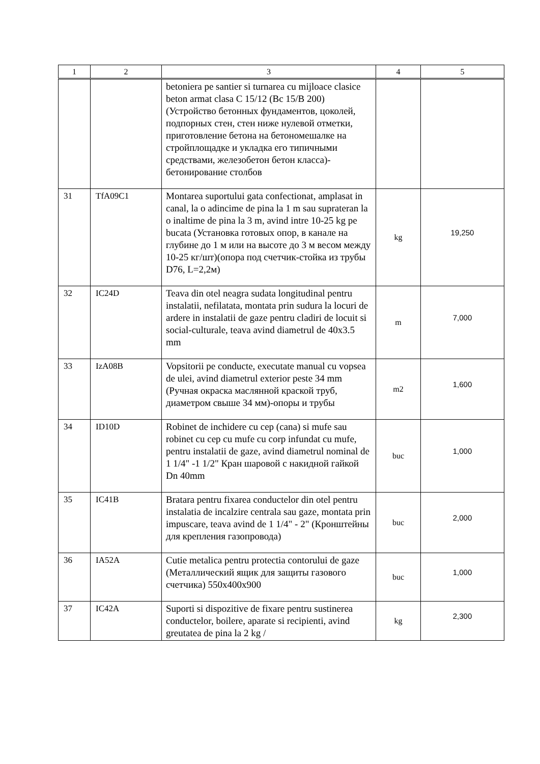| 1 | 2 | 3 | 4 | 5 |
| --- | --- | --- | --- | --- |
| | | betoniera pe santier si turnarea cu mijloace clasice beton armat clasa C 15/12 (Bc 15/B 200) (Устройство бетонных фундаментов, цоколей, подпорных стен, стен ниже нулевой отметки, приготовление бетона на бетономешалке на стройплощадке и укладка его типичными средствами, железобетон бетон класса)-бетонирование столбов | | |
| 31 | TfA09C1 | Montarea suportului gata confectionat, amplasat in canal, la o adincime de pina la 1 m sau suprateran la o inaltime de pina la 3 m, avind intre 10-25 kg pe bucata (Установка готовых опор, в канале на глубине до 1 м или на высоте до 3 м весом между 10-25 кг/шт)(опора под счетчик-стойка из трубы D76, L=2,2м) | kg | 19,250 |
| 32 | IC24D | Teava din otel neagra sudata longitudinal pentru instalatii, nefilatata, montata prin sudura la locuri de ardere in instalatii de gaze pentru cladiri de locuit si social-culturale, teava avind diametrul de 40x3.5 mm | m | 7,000 |
| 33 | IzA08B | Vopsitorii pe conducte, executate manual cu vopsea de ulei, avind diametrul exterior peste 34 mm (Ручная окраска маслянной краской труб, диаметром свыше 34 мм)-опоры и трубы | m2 | 1,600 |
| 34 | ID10D | Robinet de inchidere cu cep (cana) si mufe sau robinet cu cep cu mufe cu corp infundat cu mufe, pentru instalatii de gaze, avind diametrul nominal de 1 1/4" -1 1/2" Кран шаровой с накидной гайкой Dn 40mm | buc | 1,000 |
| 35 | IC41B | Bratara pentru fixarea conductelor din otel pentru instalatia de incalzire centrala sau gaze, montata prin impuscare, teava avind de 1 1/4" - 2" (Кронштейны для крепления газопровода) | buc | 2,000 |
| 36 | IA52A | Cutie metalica pentru protectia contorului de gaze (Металлический ящик для защиты газового счетчика) 550x400x900 | buc | 1,000 |
| 37 | IC42A | Suporti si dispozitive de fixare pentru sustinerea conductelor, boilere, aparate si recipienti, avind greutatea de pina la 2 kg / | kg | 2,300 |